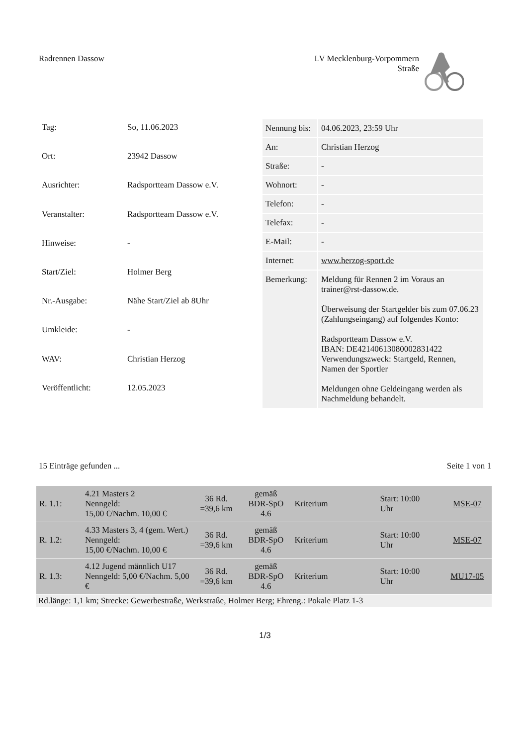Radrennen Dassow LV Mecklenburg-Vorpommern
Straße
| Tag: | So, 11.06.2023 |
| Ort: | 23942 Dassow |
| Ausrichter: | Radsportteam Dassow e.V. |
| Veranstalter: | Radsportteam Dassow e.V. |
| Hinweise: | - |
| Start/Ziel: | Holmer Berg |
| Nr.-Ausgabe: | Nähe Start/Ziel ab 8Uhr |
| Umkleide: | - |
| WAV: | Christian Herzog |
| Veröffentlicht: | 12.05.2023 |
| Nennung bis: | 04.06.2023, 23:59 Uhr |
| An: | Christian Herzog |
| Straße: | - |
| Wohnort: | - |
| Telefon: | - |
| Telefax: | - |
| E-Mail: | - |
| Internet: | www.herzog-sport.de |
| Bemerkung: | Meldung für Rennen 2 im Voraus an trainer@rst-dassow.de. Überweisung der Startgelder bis zum 07.06.23 (Zahlungseingang) auf folgendes Konto: Radsportteam Dassow e.V. IBAN: DE42140613080002831422 Verwendungszweck: Startgeld, Rennen, Namen der Sportler Meldungen ohne Geldeingang werden als Nachmeldung behandelt. |
15 Einträge gefunden ... Seite 1 von 1
| R. 1.1: | 4.21 Masters 2 Nenngeld: 15,00 €/Nachm. 10,00 € | 36 Rd. =39,6 km | gemäß BDR-SpO 4.6 | Kriterium | Start: 10:00 Uhr | MSE-07 |
| R. 1.2: | 4.33 Masters 3, 4 (gem. Wert.) Nenngeld: 15,00 €/Nachm. 10,00 € | 36 Rd. =39,6 km | gemäß BDR-SpO 4.6 | Kriterium | Start: 10:00 Uhr | MSE-07 |
| R. 1.3: | 4.12 Jugend männlich U17 Nenngeld: 5,00 €/Nachm. 5,00 € | 36 Rd. =39,6 km | gemäß BDR-SpO 4.6 | Kriterium | Start: 10:00 Uhr | MU17-05 |
Rd.länge: 1,1 km; Strecke: Gewerbestraße, Werkstraße, Holmer Berg; Ehreng.: Pokale Platz 1-3
1/3